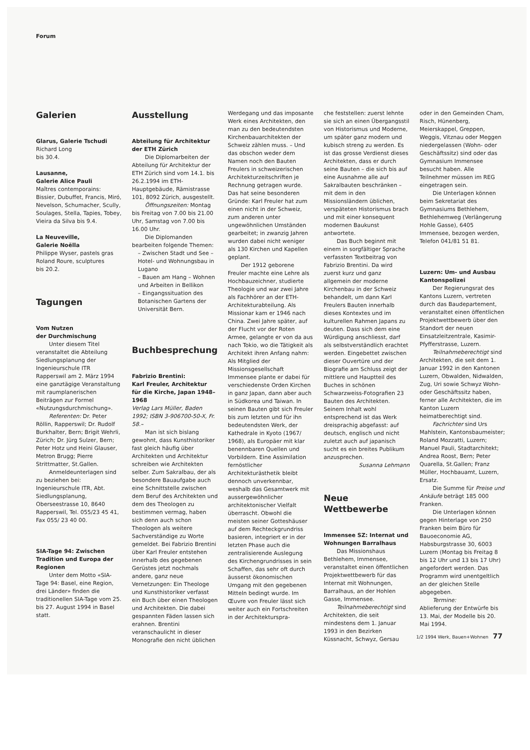Forum
Galerien
Glarus, Galerie Tschudi
Richard Long
bis 30.4.
Lausanne,
Galerie Alice Pauli
Maîtres contemporains: Bissier, Dubuffet, Francis, Miró, Nevelson, Schumacher, Scully, Soulages, Stella, Tapies, Tobey, Vieira da Silva bis 9.4.
La Neuveville,
Galerie Noëlla
Philippe Wyser, pastels gras
Roland Roure, sculptures
bis 20.2.
Tagungen
Vom Nutzen
der Durchmischung
Unter diesem Titel veranstaltet die Abteilung Siedlungsplanung der Ingenieurschule ITR Rapperswil am 2. März 1994 eine ganztägige Veranstaltung mit raumplanerischen Beiträgen zur Formel «Nutzungsdurchmischung».
Referenten: Dr. Peter Röllin, Rapperswil; Dr. Rudolf Burkhalter, Bern; Brigit Wehrli, Zürich; Dr. Jürg Sulzer, Bern; Peter Hotz und Heini Glauser, Metron Brugg; Pierre Strittmatter, St.Gallen.
Anmeldeunterlagen sind zu beziehen bei: Ingenieurschule ITR, Abt. Siedlungsplanung, Oberseestrasse 10, 8640 Rapperswil, Tel. 055/23 45 41, Fax 055/ 23 40 00.
SIA-Tage 94: Zwischen Tradition und Europa der Regionen
Unter dem Motto «SIA-Tage 94: Basel, eine Region, drei Länder» finden die traditionellen SIA-Tage vom 25. bis 27. August 1994 in Basel statt.
Ausstellung
Abteilung für Architektur der ETH Zürich
Die Diplomarbeiten der Abteilung für Architektur der ETH Zürich sind vom 14.1. bis 26.2.1994 im ETH-Hauptgebäude, Rämistrasse 101, 8092 Zürich, ausgestellt.
Öffnungszeiten: Montag bis Freitag von 7.00 bis 21.00 Uhr, Samstag von 7.00 bis 16.00 Uhr.
Die Diplomanden bearbeiten folgende Themen:
– Zwischen Stadt und See – Hotel- und Wohnungsbau in Lugano
– Bauen am Hang – Wohnen und Arbeiten in Bellikon
– Eingangssituation des Botanischen Gartens der Universität Bern.
Buchbesprechung
Fabrizio Brentini:
Karl Freuler, Architektur für die Kirche, Japan 1948–1968
Verlag Lars Müller, Baden 1992; ISBN 3-906700-50-X, Fr. 58.–
Man ist sich bislang gewohnt, dass Kunsthistoriker fast gleich häufig über Architekten und Architektur schreiben wie Architekten selber. Zum Sakralbau, der als besondere Bauaufgabe auch eine Schnittstelle zwischen dem Beruf des Architekten und dem des Theologen zu bestimmen vermag, haben sich denn auch schon Theologen als weitere Sachverständige zu Worte gemeldet. Bei Fabrizio Brentini über Karl Freuler entstehen innerhalb des gegebenen Gerüstes jetzt nochmals andere, ganz neue Vernetzungen: Ein Theologe und Kunsthistoriker verfasst ein Buch über einen Theologen und Architekten. Die dabei gespannten Fäden lassen sich erahnen. Brentini veranschaulicht in dieser Monografie den nicht üblichen
Werdegang und das imposante Werk eines Architekten, den man zu den bedeutendsten Kirchenbauarchitekten der Schweiz zählen muss. – Und das obschon weder dem Namen noch den Bauten Freulers in schweizerischen Architekturzeitschriften je Rechnung getragen wurde. Das hat seine besonderen Gründe: Karl Freuler hat zum einen nicht in der Schweiz, zum anderen unter ungewöhnlichen Umständen gearbeitet; in zwanzig Jahren wurden dabei nicht weniger als 130 Kirchen und Kapellen geplant.
Der 1912 geborene Freuler machte eine Lehre als Hochbauzeichner, studierte Theologie und war zwei Jahre als Fachhörer an der ETH-Architekturabteilung. Als Missionar kam er 1946 nach China. Zwei Jahre später, auf der Flucht vor der Roten Armee, gelangte er von da aus nach Tokio, wo die Tätigkeit als Architekt ihren Anfang nahm: Als Mitglied der Missionsgesellschaft Immensee plante er dabei für verschiedenste Orden Kirchen in ganz Japan, dann aber auch in Südkorea und Taiwan. In seinen Bauten gibt sich Freuler bis zum letzten und für ihn bedeutendsten Werk, der Kathedrale in Kyoto (1967/ 1968), als Europäer mit klar benennbaren Quellen und Vorbildern. Eine Assimilation fernöstlicher Architekturästhetik bleibt dennoch unverkennbar, weshalb das Gesamtwerk mit aussergewöhnlicher architektonischer Vielfalt überrascht. Obwohl die meisten seiner Gotteshäuser auf dem Rechteckgrundriss basieren, integriert er in der letzten Phase auch die zentralisierende Auslegung des Kirchengrundrisses in sein Schaffen, das sehr oft durch äusserst ökonomischen Umgang mit den gegebenen Mitteln bedingt wurde. Im Œuvre von Freuler lässt sich weiter auch ein Fortschreiten in der Architekturspra-
che feststellen: zuerst lehnte sie sich an einen Übergangsstil von Historismus und Moderne, um später ganz modern und kubisch streng zu werden. Es ist das grosse Verdienst dieses Architekten, dass er durch seine Bauten – die sich bis auf eine Ausnahme alle auf Sakralbauten beschränken – mit dem in den Missionsländern üblichen, verspäteten Historismus brach und mit einer konsequent modernen Baukunst antwortete.
Das Buch beginnt mit einem in sorgfältiger Sprache verfassten Textbeitrag von Fabrizio Brentini. Da wird zuerst kurz und ganz allgemein der moderne Kirchenbau in der Schweiz behandelt, um dann Karl Freulers Bauten innerhalb dieses Kontextes und im kulturellen Rahmen Japans zu deuten. Dass sich dem eine Würdigung anschliesst, darf als selbstverständlich erachtet werden. Eingebettet zwischen dieser Ouvertüre und der Biografie am Schluss zeigt der mittlere und Hauptteil des Buches in schönen Schwarzweiss-Fotografien 23 Bauten des Architekten. Seinem Inhalt wohl entsprechend ist das Werk dreisprachig abgefasst: auf deutsch, englisch und nicht zuletzt auch auf japanisch sucht es ein breites Publikum anzusprechen.
Susanna Lehmann
Neue
Wettbewerbe
Immensee SZ: Internat und Wohnungen Barralhaus
Das Missionshaus Bethlehem, Immensee, veranstaltet einen öffentlichen Projektwettbewerb für das Internat mit Wohnungen, Barralhaus, an der Hohlen Gasse, Immensee.
Teilnahmeberechtigt sind Architekten, die seit mindestens dem 1. Januar 1993 in den Bezirken Küssnacht, Schwyz, Gersau
oder in den Gemeinden Cham, Risch, Hünenberg, Meierskappel, Greppen, Weggis, Vitznau oder Meggen niedergelassen (Wohn- oder Geschäftssitz) sind oder das Gymnasium Immensee besucht haben. Alle Teilnehmer müssen im REG eingetragen sein.
Die Unterlagen können beim Sekretariat des Gymnasiums Bethlehem, Bethlehemweg (Verlängerung Hohle Gasse), 6405 Immensee, bezogen werden, Telefon 041/81 51 81.
Luzern: Um- und Ausbau Kantonspolizei
Der Regierungsrat des Kantons Luzern, vertreten durch das Baudepartement, veranstaltet einen öffentlichen Projektwettbewerb über den Standort der neuen Einsatzleitzentrale, Kasimir-Pfyfferstrasse, Luzern.
Teilnahmeberechtigt sind Architekten, die seit dem 1. Januar 1992 in den Kantonen Luzern, Obwalden, Nidwalden, Zug, Uri sowie Schwyz Wohn- oder Geschäftssitz haben, ferner alle Architekten, die im Kanton Luzern heimatberechtigt sind.
Fachrichter sind Urs Mahlstein, Kantonsbaumeister; Roland Mozzatti, Luzern; Manuel Pauli, Stadtarchitekt; Andrea Roost, Bern; Peter Quarella, St.Gallen; Franz Müller, Hochbauamt, Luzern, Ersatz.
Die Summe für Preise und Ankäufe beträgt 185 000 Franken.
Die Unterlagen können gegen Hinterlage von 250 Franken beim Büro für Bauoeconomie AG, Habsburgstrasse 30, 6003 Luzern (Montag bis Freitag 8 bis 12 Uhr und 13 bis 17 Uhr) angefordert werden. Das Programm wird unentgeltlich an der gleichen Stelle abgegeben.
Termine:
Ablieferung der Entwürfe bis 13. Mai, der Modelle bis 20. Mai 1994.
1/2 1994 Werk, Bauen+Wohnen 77